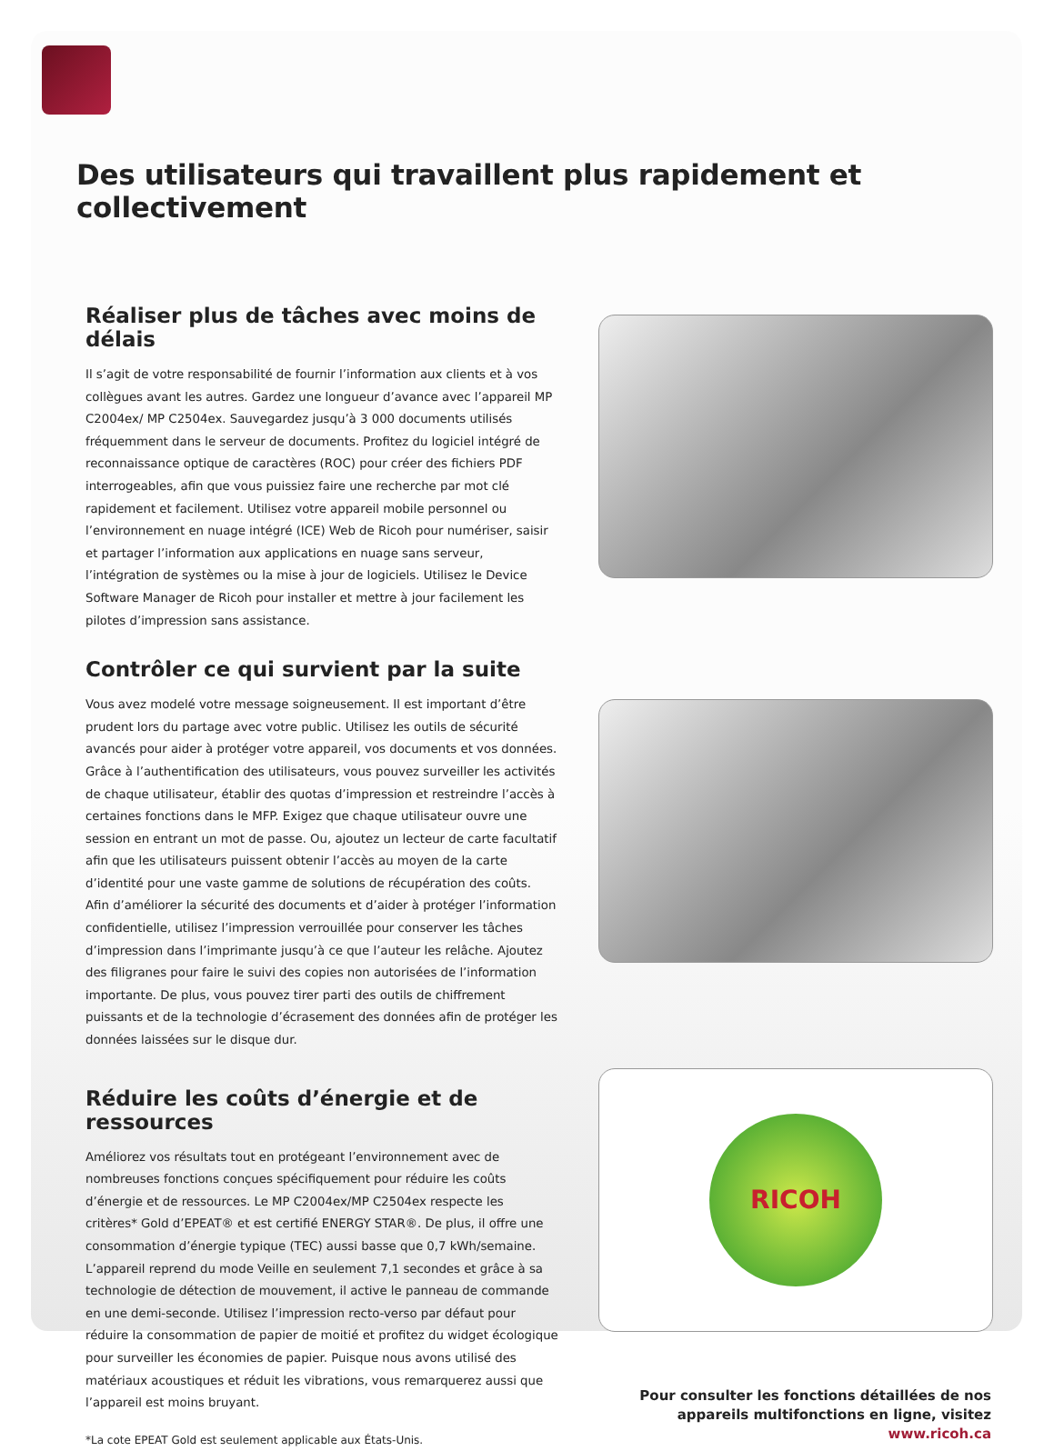Des utilisateurs qui travaillent plus rapidement et collectivement
Réaliser plus de tâches avec moins de délais
Il s’agit de votre responsabilité de fournir l’information aux clients et à vos collègues avant les autres. Gardez une longueur d’avance avec l’appareil MP C2004ex/ MP C2504ex. Sauvegardez jusqu’à 3 000 documents utilisés fréquemment dans le serveur de documents. Profitez du logiciel intégré de reconnaissance optique de caractères (ROC) pour créer des fichiers PDF interrogeables, afin que vous puissiez faire une recherche par mot clé rapidement et facilement. Utilisez votre appareil mobile personnel ou l’environnement en nuage intégré (ICE) Web de Ricoh pour numériser, saisir et partager l’information aux applications en nuage sans serveur, l’intégration de systèmes ou la mise à jour de logiciels. Utilisez le Device Software Manager de Ricoh pour installer et mettre à jour facilement les pilotes d’impression sans assistance.
Contrôler ce qui survient par la suite
Vous avez modelé votre message soigneusement. Il est important d’être prudent lors du partage avec votre public. Utilisez les outils de sécurité avancés pour aider à protéger votre appareil, vos documents et vos données. Grâce à l’authentification des utilisateurs, vous pouvez surveiller les activités de chaque utilisateur, établir des quotas d’impression et restreindre l’accès à certaines fonctions dans le MFP. Exigez que chaque utilisateur ouvre une session en entrant un mot de passe. Ou, ajoutez un lecteur de carte facultatif afin que les utilisateurs puissent obtenir l’accès au moyen de la carte d’identité pour une vaste gamme de solutions de récupération des coûts. Afin d’améliorer la sécurité des documents et d’aider à protéger l’information confidentielle, utilisez l’impression verrouillée pour conserver les tâches d’impression dans l’imprimante jusqu’à ce que l’auteur les relâche. Ajoutez des filigranes pour faire le suivi des copies non autorisées de l’information importante. De plus, vous pouvez tirer parti des outils de chiffrement puissants et de la technologie d’écrasement des données afin de protéger les données laissées sur le disque dur.
Réduire les coûts d’énergie et de ressources
Améliorez vos résultats tout en protégeant l’environnement avec de nombreuses fonctions conçues spécifiquement pour réduire les coûts d’énergie et de ressources. Le MP C2004ex/MP C2504ex respecte les critères* Gold d’EPEAT® et est certifié ENERGY STAR®. De plus, il offre une consommation d’énergie typique (TEC) aussi basse que 0,7 kWh/semaine. L’appareil reprend du mode Veille en seulement 7,1 secondes et grâce à sa technologie de détection de mouvement, il active le panneau de commande en une demi-seconde. Utilisez l’impression recto-verso par défaut pour réduire la consommation de papier de moitié et profitez du widget écologique pour surveiller les économies de papier. Puisque nous avons utilisé des matériaux acoustiques et réduit les vibrations, vous remarquerez aussi que l’appareil est moins bruyant.
*La cote EPEAT Gold est seulement applicable aux États-Unis.
RICOH
Pour consulter les fonctions détaillées de nos appareils multifonctions en ligne, visitez www.ricoh.ca